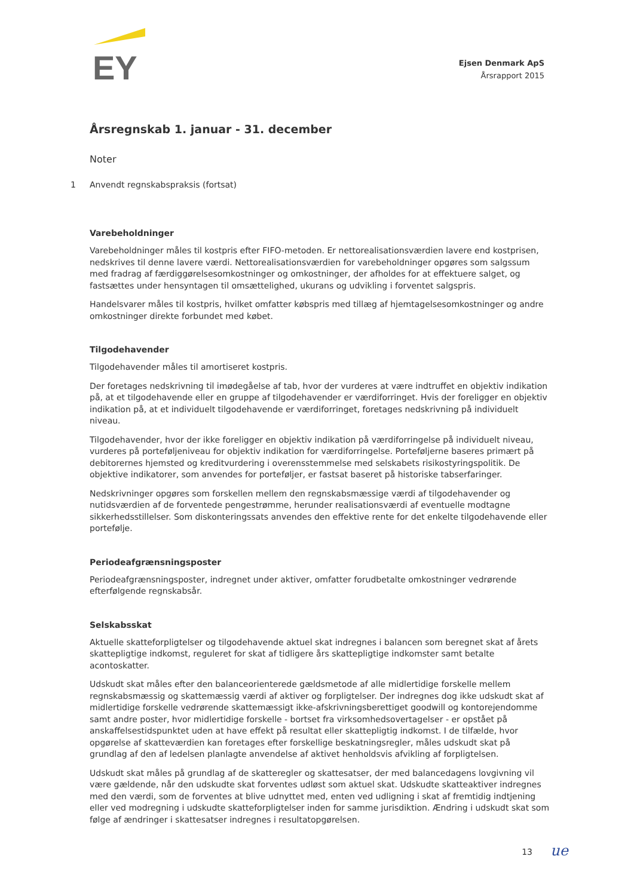EY
Ejsen Denmark ApS
Årsrapport 2015
Årsregnskab 1. januar - 31. december
Noter
1 Anvendt regnskabspraksis (fortsat)
Varebeholdninger
Varebeholdninger måles til kostpris efter FIFO-metoden. Er nettorealisationsværdien lavere end kostprisen, nedskrives til denne lavere værdi. Nettorealisationsværdien for varebeholdninger opgøres som salgssum med fradrag af færdiggørelsesomkostninger og omkostninger, der afholdes for at effektuere salget, og fastsættes under hensyntagen til omsættelighed, ukurans og udvikling i forventet salgspris.
Handelsvarer måles til kostpris, hvilket omfatter købspris med tillæg af hjemtagelsesomkostninger og andre omkostninger direkte forbundet med købet.
Tilgodehavender
Tilgodehavender måles til amortiseret kostpris.
Der foretages nedskrivning til imødegåelse af tab, hvor der vurderes at være indtruffet en objektiv indikation på, at et tilgodehavende eller en gruppe af tilgodehavender er værdiforringet. Hvis der foreligger en objektiv indikation på, at et individuelt tilgodehavende er værdiforringet, foretages nedskrivning på individuelt niveau.
Tilgodehavender, hvor der ikke foreligger en objektiv indikation på værdiforringelse på individuelt niveau, vurderes på porteføljeniveau for objektiv indikation for værdiforringelse. Porteføljerne baseres primært på debitorernes hjemsted og kreditvurdering i overensstemmelse med selskabets risikostyringspolitik. De objektive indikatorer, som anvendes for porteføljer, er fastsat baseret på historiske tabserfaringer.
Nedskrivninger opgøres som forskellen mellem den regnskabsmæssige værdi af tilgodehavender og nutidsværdien af de forventede pengestrømme, herunder realisationsværdi af eventuelle modtagne sikkerhedsstillelser. Som diskonteringssats anvendes den effektive rente for det enkelte tilgodehavende eller portefølje.
Periodeafgrænsningsposter
Periodeafgrænsningsposter, indregnet under aktiver, omfatter forudbetalte omkostninger vedrørende efterfølgende regnskabsår.
Selskabsskat
Aktuelle skatteforpligtelser og tilgodehavende aktuel skat indregnes i balancen som beregnet skat af årets skattepligtige indkomst, reguleret for skat af tidligere års skattepligtige indkomster samt betalte acontoskatter.
Udskudt skat måles efter den balanceorienterede gældsmetode af alle midlertidige forskelle mellem regnskabsmæssig og skattemæssig værdi af aktiver og forpligtelser. Der indregnes dog ikke udskudt skat af midlertidige forskelle vedrørende skattemæssigt ikke-afskrivningsberettiget goodwill og kontorejendomme samt andre poster, hvor midlertidige forskelle - bortset fra virksomhedsovertagelser - er opstået på anskaffelsestidspunktet uden at have effekt på resultat eller skattepligtig indkomst. I de tilfælde, hvor opgørelse af skatteværdien kan foretages efter forskellige beskatningsregler, måles udskudt skat på grundlag af den af ledelsen planlagte anvendelse af aktivet henholdsvis afvikling af forpligtelsen.
Udskudt skat måles på grundlag af de skatteregler og skattesatser, der med balancedagens lovgivning vil være gældende, når den udskudte skat forventes udløst som aktuel skat. Udskudte skatteaktiver indregnes med den værdi, som de forventes at blive udnyttet med, enten ved udligning i skat af fremtidig indtjening eller ved modregning i udskudte skatteforpligtelser inden for samme jurisdiktion. Ændring i udskudt skat som følge af ændringer i skattesatser indregnes i resultatopgørelsen.
13 ue